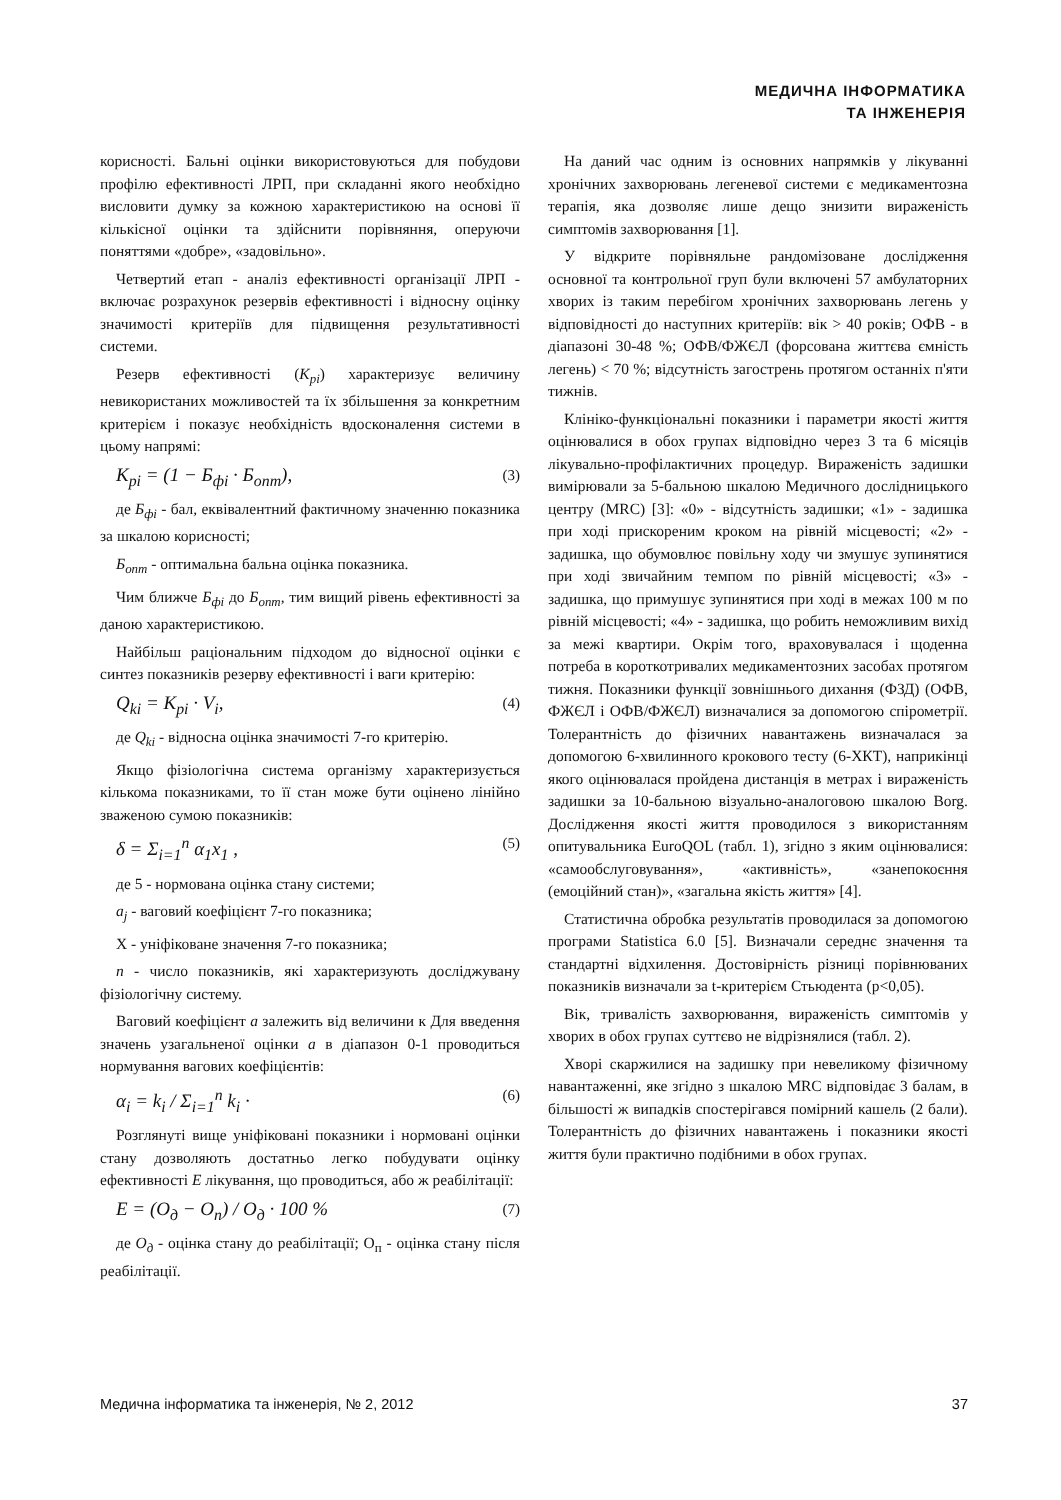МЕДИЧНА ІНФОРМАТИКА
ТА ІНЖЕНЕРІЯ
корисності. Бальні оцінки використовуються для побудови профілю ефективності ЛРП, при складанні якого необхідно висловити думку за кожною характеристикою на основі її кількісної оцінки та здійснити порівняння, оперуючи поняттями «добре», «задовільно».
Четвертий етап - аналіз ефективності організації ЛРП - включає розрахунок резервів ефективності і відносну оцінку значимості критеріїв для підвищення результативності системи.
Резерв ефективності (K<sub>pi</sub>) характеризує величину невикористаних можливостей та їх збільшення за конкретним критерієм і показує необхідність вдосконалення системи в цьому напрямі:
K<sub>pi</sub> = (1 − Б<sub>фi</sub> · Б<sub>опт</sub>), (3)
де Б<sub>фi</sub> - бал, еквівалентний фактичному значенню показника за шкалою корисності;
Б<sub>опт</sub> - оптимальна бальна оцінка показника.
Чим ближче Б<sub>фi</sub> до Б<sub>опт</sub>, тим вищий рівень ефективності за даною характеристикою.
Найбільш раціональним підходом до відносної оцінки є синтез показників резерву ефективності і ваги критерію:
Q<sub>ki</sub> = K<sub>pi</sub> · V<sub>i</sub>, (4)
де Q<sub>ki</sub> - відносна оцінка значимості 7-го критерію.
Якщо фізіологічна система організму характеризується кількома показниками, то її стан може бути оцінено лінійно зваженою сумою показників:
δ = Σ<sub>i=1</sub><sup>n</sup> α<sub>1</sub>x<sub>1</sub> , (5)
де 5 - нормована оцінка стану системи;
a<sub>j</sub> - ваговий коефіцієнт 7-го показника;
X - уніфіковане значення 7-го показника;
n - число показників, які характеризують досліджувану фізіологічну систему.
Ваговий коефіцієнт a залежить від величини к Для введення значень узагальненої оцінки a в діапазон 0-1 проводиться нормування вагових коефіцієнтів:
α<sub>i</sub> = k<sub>i</sub> / Σ<sub>i=1</sub><sup>n</sup> k<sub>i</sub> · (6)
Розглянуті вище уніфіковані показники і нормовані оцінки стану дозволяють достатньо легко побудувати оцінку ефективності E лікування, що проводиться, або ж реабілітації:
E = (O<sub>д</sub> − O<sub>п</sub>) / O<sub>д</sub> · 100 % (7)
де O<sub>д</sub> - оцінка стану до реабілітації; O<sub>п</sub> - оцінка стану після реабілітації.
На даний час одним із основних напрямків у лікуванні хронічних захворювань легеневої системи є медикаментозна терапія, яка дозволяє лише дещо знизити вираженість симптомів захворювання [1].
У відкрите порівняльне рандомізоване дослідження основної та контрольної груп були включені 57 амбулаторних хворих із таким перебігом хронічних захворювань легень у відповідності до наступних критеріїв: вік > 40 років; ОФВ - в діапазоні 30-48 %; ОФВ/ФЖЄЛ (форсована життєва ємність легень) < 70 %; відсутність загострень протягом останніх п'яти тижнів.
Клініко-функціональні показники і параметри якості життя оцінювалися в обох групах відповідно через 3 та 6 місяців лікувально-профілактичних процедур. Вираженість задишки вимірювали за 5-бальною шкалою Медичного дослідницького центру (MRC) [3]: «0» - відсутність задишки; «1» - задишка при ході прискореним кроком на рівній місцевості; «2» - задишка, що обумовлює повільну ходу чи змушує зупинятися при ході звичайним темпом по рівній місцевості; «3» - задишка, що примушує зупинятися при ході в межах 100 м по рівній місцевості; «4» - задишка, що робить неможливим вихід за межі квартири. Окрім того, враховувалася і щоденна потреба в короткотривалих медикаментозних засобах протягом тижня. Показники функції зовнішнього дихання (ФЗД) (ОФВ, ФЖЄЛ і ОФВ/ФЖЄЛ) визначалися за допомогою спірометрії. Толерантність до фізичних навантажень визначалася за допомогою 6-хвилинного крокового тесту (6-ХКТ), наприкінці якого оцінювалася пройдена дистанція в метрах і вираженість задишки за 10-бальною візуально-аналоговою шкалою Borg. Дослідження якості життя проводилося з використанням опитувальника EuroQOL (табл. 1), згідно з яким оцінювалися: «самообслуговування», «активність», «занепокоєння (емоційний стан)», «загальна якість життя» [4].
Статистична обробка результатів проводилася за допомогою програми Statistica 6.0 [5]. Визначали середнє значення та стандартні відхилення. Достовірність різниці порівнюваних показників визначали за t-критерієм Стьюдента (p<0,05).
Вік, тривалість захворювання, вираженість симптомів у хворих в обох групах суттєво не відрізнялися (табл. 2).
Хворі скаржилися на задишку при невеликому фізичному навантаженні, яке згідно з шкалою MRC відповідає 3 балам, в більшості ж випадків спостерігався помірний кашель (2 бали). Толерантність до фізичних навантажень і показники якості життя були практично подібними в обох групах.
Медична інформатика та інженерія, № 2, 2012 37